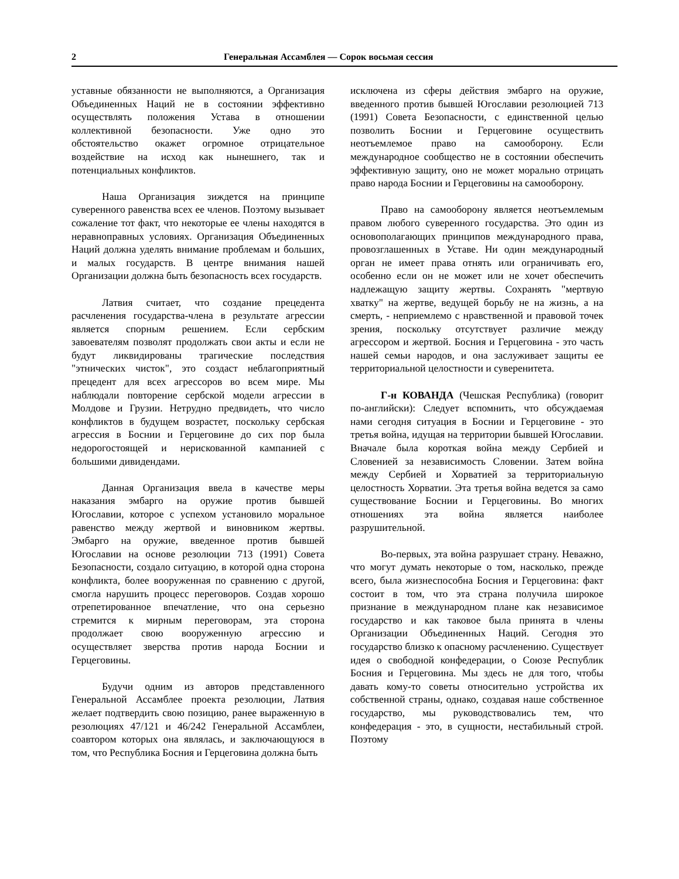2 Генеральная Ассамблея — Сорок восьмая сессия
уставные обязанности не выполняются, а Организация Объединенных Наций не в состоянии эффективно осуществлять положения Устава в отношении коллективной безопасности. Уже одно это обстоятельство окажет огромное отрицательное воздействие на исход как нынешнего, так и потенциальных конфликтов.
Наша Организация зиждется на принципе суверенного равенства всех ее членов. Поэтому вызывает сожаление тот факт, что некоторые ее члены находятся в неравноправных условиях. Организация Объединенных Наций должна уделять внимание проблемам и больших, и малых государств. В центре внимания нашей Организации должна быть безопасность всех государств.
Латвия считает, что создание прецедента расчленения государства-члена в результате агрессии является спорным решением. Если сербским завоевателям позволят продолжать свои акты и если не будут ликвидированы трагические последствия "этнических чисток", это создаст неблагоприятный прецедент для всех агрессоров во всем мире. Мы наблюдали повторение сербской модели агрессии в Молдове и Грузии. Нетрудно предвидеть, что число конфликтов в будущем возрастет, поскольку сербская агрессия в Боснии и Герцеговине до сих пор была недорогостоящей и нерискованной кампанией с большими дивидендами.
Данная Организация ввела в качестве меры наказания эмбарго на оружие против бывшей Югославии, которое с успехом установило моральное равенство между жертвой и виновником жертвы. Эмбарго на оружие, введенное против бывшей Югославии на основе резолюции 713 (1991) Совета Безопасности, создало ситуацию, в которой одна сторона конфликта, более вооруженная по сравнению с другой, смогла нарушить процесс переговоров. Создав хорошо отрепетированное впечатление, что она серьезно стремится к мирным переговорам, эта сторона продолжает свою вооруженную агрессию и осуществляет зверства против народа Боснии и Герцеговины.
Будучи одним из авторов представленного Генеральной Ассамблее проекта резолюции, Латвия желает подтвердить свою позицию, ранее выраженную в резолюциях 47/121 и 46/242 Генеральной Ассамблеи, соавтором которых она являлась, и заключающуюся в том, что Республика Босния и Герцеговина должна быть
исключена из сферы действия эмбарго на оружие, введенного против бывшей Югославии резолюцией 713 (1991) Совета Безопасности, с единственной целью позволить Боснии и Герцеговине осуществить неотъемлемое право на самооборону. Если международное сообщество не в состоянии обеспечить эффективную защиту, оно не может морально отрицать право народа Боснии и Герцеговины на самооборону.
Право на самооборону является неотъемлемым правом любого суверенного государства. Это один из основополагающих принципов международного права, провозглашенных в Уставе. Ни один международный орган не имеет права отнять или ограничивать его, особенно если он не может или не хочет обеспечить надлежащую защиту жертвы. Сохранять "мертвую хватку" на жертве, ведущей борьбу не на жизнь, а на смерть, - неприемлемо с нравственной и правовой точек зрения, поскольку отсутствует различие между агрессором и жертвой. Босния и Герцеговина - это часть нашей семьи народов, и она заслуживает защиты ее территориальной целостности и суверенитета.
Г-н КОВАНДА (Чешская Республика) (говорит по-английски): Следует вспомнить, что обсуждаемая нами сегодня ситуация в Боснии и Герцеговине - это третья война, идущая на территории бывшей Югославии. Вначале была короткая война между Сербией и Словенией за независимость Словении. Затем война между Сербией и Хорватией за территориальную целостность Хорватии. Эта третья война ведется за само существование Боснии и Герцеговины. Во многих отношениях эта война является наиболее разрушительной.
Во-первых, эта война разрушает страну. Неважно, что могут думать некоторые о том, насколько, прежде всего, была жизнеспособна Босния и Герцеговина: факт состоит в том, что эта страна получила широкое признание в международном плане как независимое государство и как таковое была принята в члены Организации Объединенных Наций. Сегодня это государство близко к опасному расчленению. Существует идея о свободной конфедерации, о Союзе Республик Босния и Герцеговина. Мы здесь не для того, чтобы давать кому-то советы относительно устройства их собственной страны, однако, создавая наше собственное государство, мы руководствовались тем, что конфедерация - это, в сущности, нестабильный строй. Поэтому